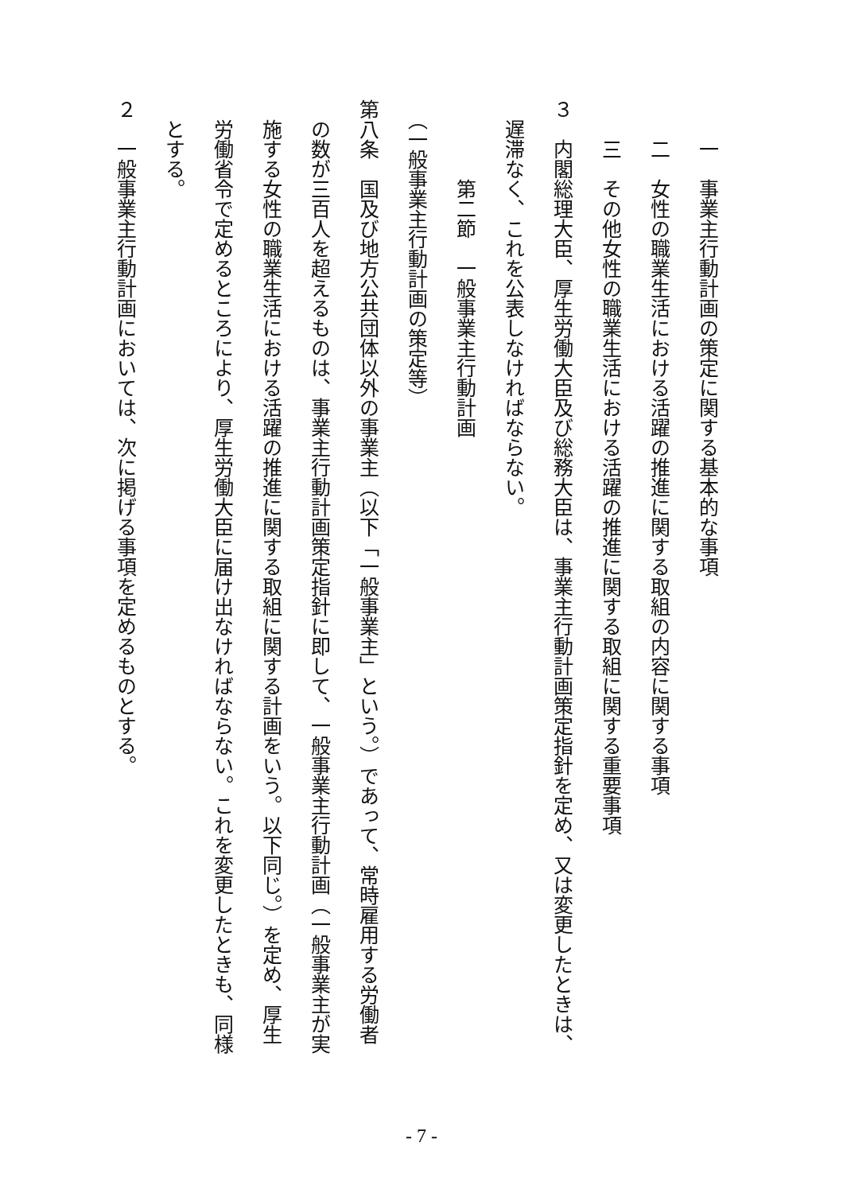一　事業主行動計画の策定に関する基本的な事項
　　二　女性の職業生活における活躍の推進に関する取組の内容に関する事項
　　三　その他女性の職業生活における活躍の推進に関する取組に関する重要事項
３　内閣総理大臣、厚生労働大臣及び総務大臣は、事業主行動計画策定指針を定め、又は変更したときは、
　遅滞なく、これを公表しなければならない。
　　　　第二節　一般事業主行動計画
　（一般事業主行動計画の策定等）
第八条　国及び地方公共団体以外の事業主（以下「一般事業主」という。）であって、常時雇用する労働者
　の数が三百人を超えるものは、事業主行動計画策定指針に即して、一般事業主行動計画（一般事業主が実
　施する女性の職業生活における活躍の推進に関する取組に関する計画をいう。以下同じ。）を定め、厚生
　労働省令で定めるところにより、厚生労働大臣に届け出なければならない。これを変更したときも、同様
　とする。
２　一般事業主行動計画においては、次に掲げる事項を定めるものとする。
- 7 -